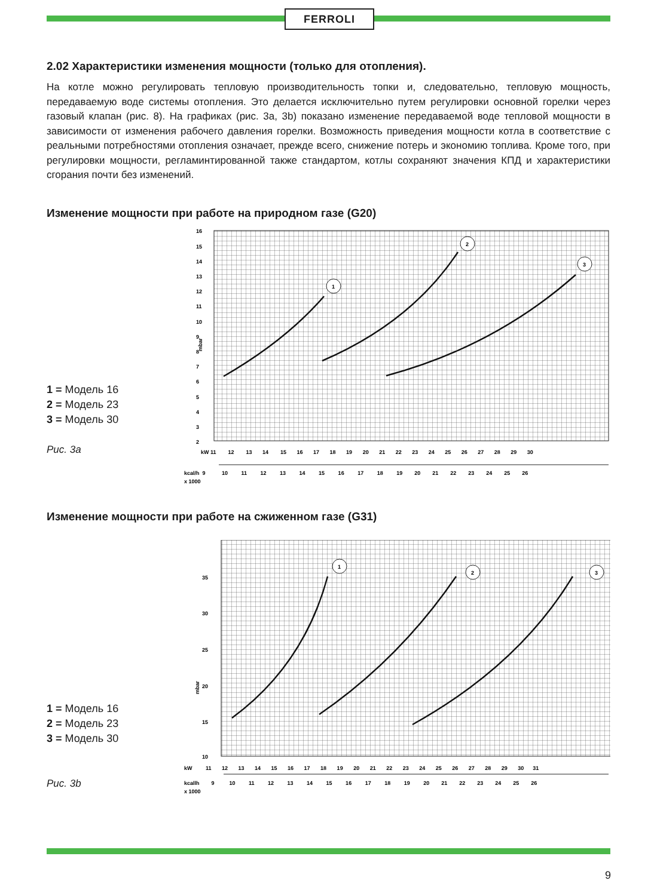FERROLI
2.02 Характеристики изменения мощности (только для отопления).
На котле можно регулировать тепловую производительность топки и, следовательно, тепловую мощность, передаваемую воде системы отопления. Это делается исключительно путем регулировки основной горелки через газовый клапан (рис. 8). На графиках (рис. 3a, 3b) показано изменение передаваемой воде тепловой мощности в зависимости от изменения рабочего давления горелки. Возможность приведения мощности котла в соответствие с реальными потребностями отопления означает, прежде всего, снижение потерь и экономию топлива. Кроме того, при регулировки мощности, регламинтированной также стандартом, котлы сохраняют значения КПД и характеристики сгорания почти без изменений.
Изменение мощности при работе на природном газе (G20)
1 = Модель 16
2 = Модель 23
3 = Модель 30
Рис. 3a
16
15
14
13
12
11
10
9
8
7
6
5
4
3
2
mbar
kW 11 12 13 14 15 16 17 18 19 20 21 22 23 24 25 26 27 28 29 30
kcal/h 9 10 11 12 13 14 15 16 17 18 19 20 21 22 23 24 25 26
x 1000
1
2
3
Изменение мощности при работе на сжиженном газе (G31)
1 = Модель 16
2 = Модель 23
3 = Модель 30
Рис. 3b
35
30
25
20
15
10
mbar
kW 11 12 13 14 15 16 17 18 19 20 21 22 23 24 25 26 27 28 29 30 31
kcallh 9 10 11 12 13 14 15 16 17 18 19 20 21 22 23 24 25 26
x 1000
1
2
3
9